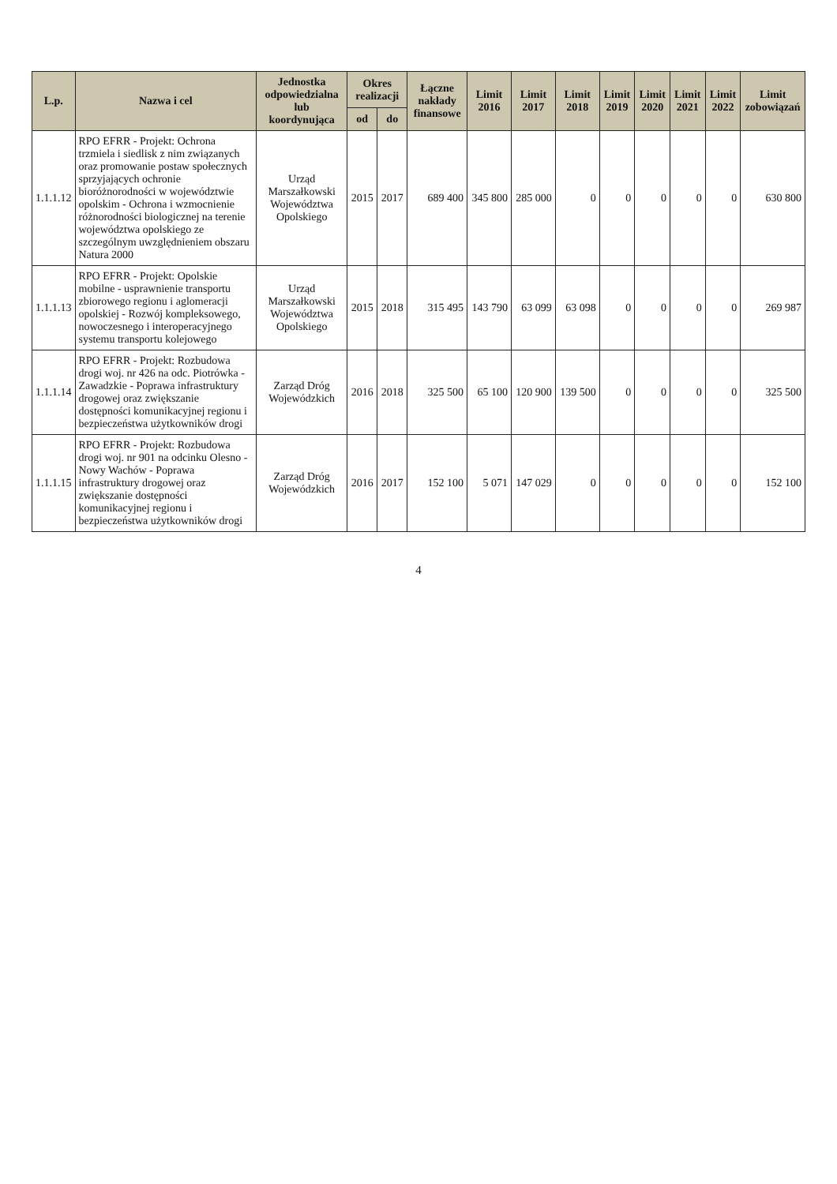| L.p. | Nazwa i cel | Jednostka odpowiedzialna lub koordynująca | Okres realizacji | | Łączne nakłady finansowe | Limit 2016 | Limit 2017 | Limit 2018 | Limit 2019 | Limit 2020 | Limit 2021 | Limit 2022 | Limit zobowiązań |
| --- | --- | --- | --- | --- | --- | --- | --- | --- | --- | --- | --- | --- | --- |
| | | | od | do | | | | | | | | | |
| 1.1.1.12 | RPO EFRR - Projekt: Ochrona trzmiela i siedlisk z nim związanych oraz promowanie postaw społecznych sprzyjających ochronie bioróżnorodności w województwie opolskim - Ochrona i wzmocnienie różnorodności biologicznej na terenie województwa opolskiego ze szczególnym uwzględnieniem obszaru Natura 2000 | Urząd Marszałkowski Województwa Opolskiego | 2015 | 2017 | 689 400 | 345 800 | 285 000 | 0 | 0 | 0 | 0 | 0 | 630 800 |
| 1.1.1.13 | RPO EFRR - Projekt: Opolskie mobilne - usprawnienie transportu zbiorowego regionu i aglomeracji opolskiej - Rozwój kompleksowego, nowoczesnego i interoperacyjnego systemu transportu kolejowego | Urząd Marszałkowski Województwa Opolskiego | 2015 | 2018 | 315 495 | 143 790 | 63 099 | 63 098 | 0 | 0 | 0 | 0 | 269 987 |
| 1.1.1.14 | RPO EFRR - Projekt: Rozbudowa drogi woj. nr 426 na odc. Piotrówka - Zawadzkie - Poprawa infrastruktury drogowej oraz zwiększanie dostępności komunikacyjnej regionu i bezpieczeństwa użytkowników drogi | Zarząd Dróg Wojewódzkich | 2016 | 2018 | 325 500 | 65 100 | 120 900 | 139 500 | 0 | 0 | 0 | 0 | 325 500 |
| 1.1.1.15 | RPO EFRR - Projekt: Rozbudowa drogi woj. nr 901 na odcinku Olesno - Nowy Wachów - Poprawa infrastruktury drogowej oraz zwiększanie dostępności komunikacyjnej regionu i bezpieczeństwa użytkowników drogi | Zarząd Dróg Wojewódzkich | 2016 | 2017 | 152 100 | 5 071 | 147 029 | 0 | 0 | 0 | 0 | 0 | 152 100 |
4